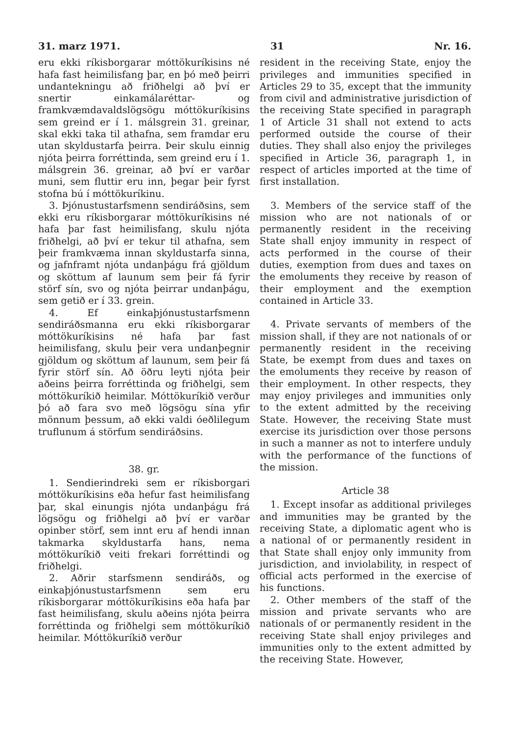31. marz 1971. 31 Nr. 16.
eru ekki ríkisborgarar móttökuríkisins né hafa fast heimilisfang þar, en þó með þeirri undantekningu að friðhelgi að því er snertir einkamálaréttar- og framkvæmdavaldslögsögu móttökuríkisins sem greind er í 1. málsgrein 31. greinar, skal ekki taka til athafna, sem framdar eru utan skyldustarfa þeirra. Þeir skulu einnig njóta þeirra forréttinda, sem greind eru í 1. málsgrein 36. greinar, að því er varðar muni, sem fluttir eru inn, þegar þeir fyrst stofna bú í móttökuríkinu.
3. Þjónustustarfsmenn sendiráðsins, sem ekki eru ríkisborgarar móttökuríkisins né hafa þar fast heimilisfang, skulu njóta friðhelgi, að því er tekur til athafna, sem þeir framkvæma innan skyldustarfa sinna, og jafnframt njóta undanþágu frá gjöldum og sköttum af launum sem þeir fá fyrir störf sín, svo og njóta þeirrar undanþágu, sem getið er í 33. grein.
4. Ef einkaþjónustustarfsmenn sendiráðsmanna eru ekki ríkisborgarar móttökuríkisins né hafa þar fast heimilisfang, skulu þeir vera undanþegnir gjöldum og sköttum af launum, sem þeir fá fyrir störf sín. Að öðru leyti njóta þeir aðeins þeirra forréttinda og friðhelgi, sem móttökuríkið heimilar. Móttökuríkið verður þó að fara svo með lögsögu sína yfir mönnum þessum, að ekki valdi óeðlilegum truflunum á störfum sendiráðsins.
38. gr.
1. Sendierindreki sem er ríkisborgari móttökuríkisins eða hefur fast heimilisfang þar, skal einungis njóta undanþágu frá lögsögu og friðhelgi að því er varðar opinber störf, sem innt eru af hendi innan takmarka skyldustarfa hans, nema móttökuríkið veiti frekari forréttindi og friðhelgi.
2. Aðrir starfsmenn sendiráðs, og einkaþjónustustarfsmenn sem eru ríkisborgarar móttökuríkisins eða hafa þar fast heimilisfang, skulu aðeins njóta þeirra forréttinda og friðhelgi sem móttökuríkið heimilar. Móttökuríkið verður
resident in the receiving State, enjoy the privileges and immunities specified in Articles 29 to 35, except that the immunity from civil and administrative jurisdiction of the receiving State specified in paragraph 1 of Article 31 shall not extend to acts performed outside the course of their duties. They shall also enjoy the privileges specified in Article 36, paragraph 1, in respect of articles imported at the time of first installation.
3. Members of the service staff of the mission who are not nationals of or permanently resident in the receiving State shall enjoy immunity in respect of acts performed in the course of their duties, exemption from dues and taxes on the emoluments they receive by reason of their employment and the exemption contained in Article 33.
4. Private servants of members of the mission shall, if they are not nationals of or permanently resident in the receiving State, be exempt from dues and taxes on the emoluments they receive by reason of their employment. In other respects, they may enjoy privileges and immunities only to the extent admitted by the receiving State. However, the receiving State must exercise its jurisdiction over those persons in such a manner as not to interfere unduly with the performance of the functions of the mission.
Article 38
1. Except insofar as additional privileges and immunities may be granted by the receiving State, a diplomatic agent who is a national of or permanently resident in that State shall enjoy only immunity from jurisdiction, and inviolability, in respect of official acts performed in the exercise of his functions.
2. Other members of the staff of the mission and private servants who are nationals of or permanently resident in the receiving State shall enjoy privileges and immunities only to the extent admitted by the receiving State. However,